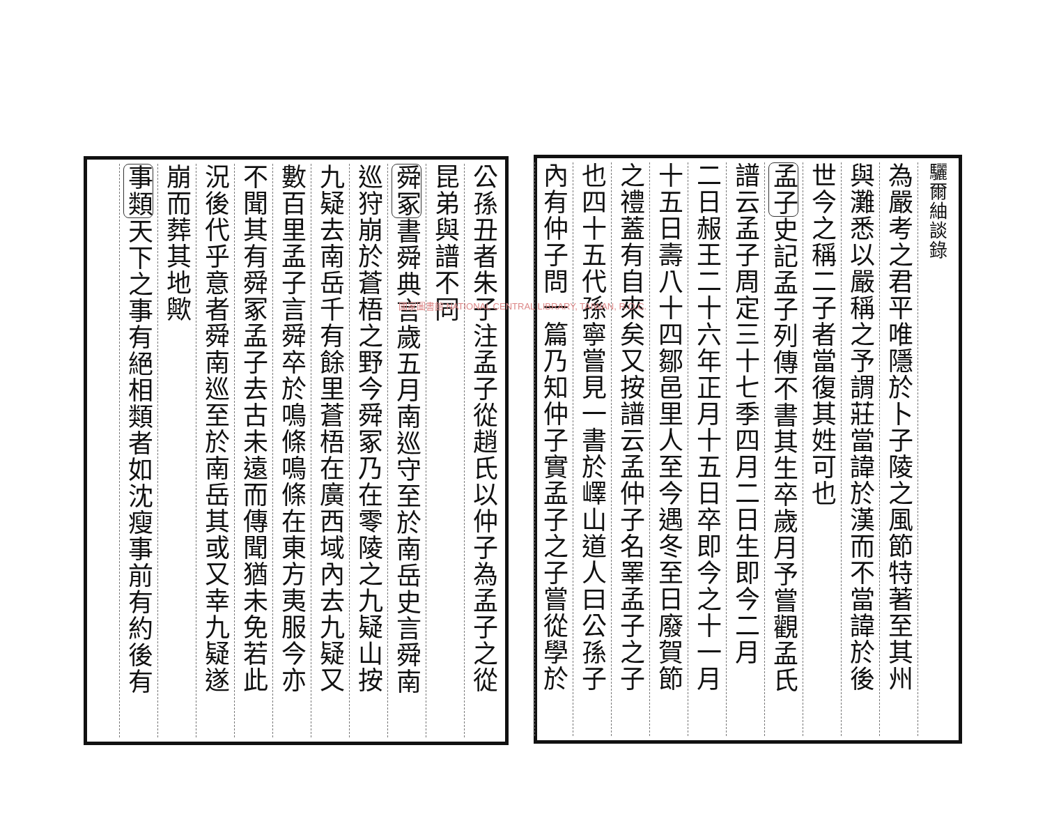驪爾紬談錄
為嚴考之君平唯隱於卜子陵之風節特著至其州
與灘悉以嚴稱之予謂莊當諱於漢而不當諱於後
世今之稱二子者當復其姓可也
孟子史記孟子列傳不書其生卒歲月予嘗觀孟氏
譜云孟子周定三十七季四月二日生即今二月
二日赧王二十六年正月十五日卒即今之十一月
十五日壽八十四鄒邑里人至今遇冬至日廢賀節
之禮蓋有自來矣又按譜云孟仲子名睪孟子之子
也四十五代孫寧嘗見一書於嶧山道人曰公孫子
內有仲子問一篇乃知仲子實孟子之子嘗從學於
公孫丑者朱子注孟子從趙氏以仲子為孟子之從
昆弟與譜不同
舜冢書舜典言歲五月南巡守至於南岳史言舜南
巡狩崩於蒼梧之野今舜冢乃在零陵之九疑山按
九疑去南岳千有餘里蒼梧在廣西域內去九疑又
數百里孟子言舜卒於鳴條鳴條在東方夷服今亦
不聞其有舜冢孟子去古未遠而傳聞猶未免若此
況後代乎意者舜南巡至於南岳其或又幸九疑遂
崩而葬其地歟
事類天下之事有絕相類者如沈瘦事前有約後有
國家圖書館 NATIONAL CENTRAL LIBRARY, TAIWAN, R.O.C.